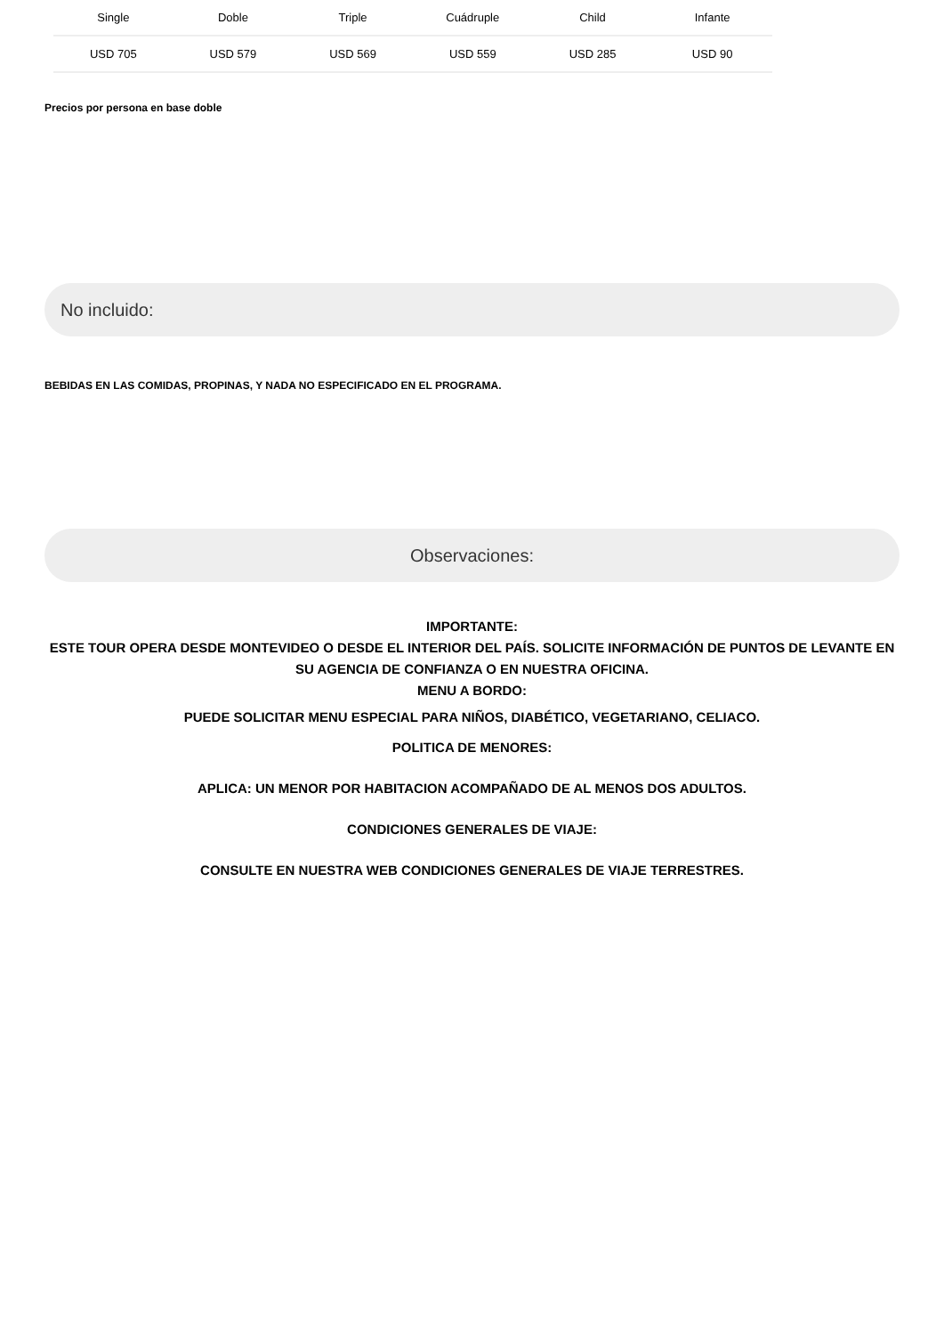| Single | Doble | Triple | Cuádruple | Child | Infante |
| --- | --- | --- | --- | --- | --- |
| USD 705 | USD 579 | USD 569 | USD 559 | USD 285 | USD 90 |
Precios por persona en base doble
No incluido:
BEBIDAS EN LAS COMIDAS, PROPINAS, Y NADA NO ESPECIFICADO EN EL PROGRAMA.
Observaciones:
IMPORTANTE:
ESTE TOUR OPERA DESDE MONTEVIDEO O DESDE EL INTERIOR DEL PAÍS. SOLICITE INFORMACIÓN DE PUNTOS DE LEVANTE EN SU AGENCIA DE CONFIANZA O EN NUESTRA OFICINA.
MENU A BORDO:
PUEDE SOLICITAR MENU ESPECIAL PARA NIÑOS, DIABÉTICO, VEGETARIANO, CELIACO.
POLITICA DE MENORES:
APLICA: UN MENOR POR HABITACION ACOMPAÑADO DE AL MENOS DOS ADULTOS.
CONDICIONES GENERALES DE VIAJE:
CONSULTE EN NUESTRA WEB CONDICIONES GENERALES DE VIAJE TERRESTRES.